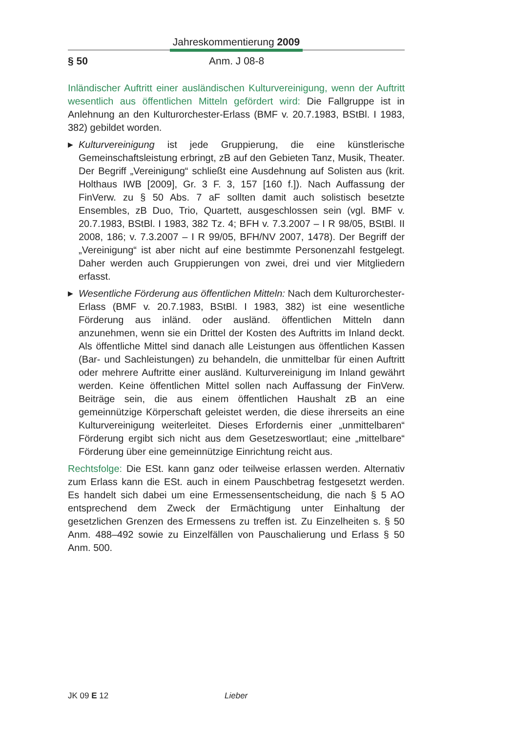Jahreskommentierung 2009
§ 50 Anm. J 08-8
Inländischer Auftritt einer ausländischen Kulturvereinigung, wenn der Auftritt wesentlich aus öffentlichen Mitteln gefördert wird: Die Fallgruppe ist in Anlehnung an den Kulturorchester-Erlass (BMF v. 20.7.1983, BStBl. I 1983, 382) gebildet worden.
▶
Kulturvereinigung ist jede Gruppierung, die eine künstlerische Gemeinschaftsleistung erbringt, zB auf den Gebieten Tanz, Musik, Theater. Der Begriff „Vereinigung“ schließt eine Ausdehnung auf Solisten aus (krit. Holthaus IWB [2009], Gr. 3 F. 3, 157 [160 f.]). Nach Auffassung der FinVerw. zu § 50 Abs. 7 aF sollten damit auch solistisch besetzte Ensembles, zB Duo, Trio, Quartett, ausgeschlossen sein (vgl. BMF v. 20.7.1983, BStBl. I 1983, 382 Tz. 4; BFH v. 7.3.2007 – I R 98/05, BStBl. II 2008, 186; v. 7.3.2007 – I R 99/05, BFH/NV 2007, 1478). Der Begriff der „Vereinigung“ ist aber nicht auf eine bestimmte Personenzahl festgelegt. Daher werden auch Gruppierungen von zwei, drei und vier Mitgliedern erfasst.
▶
Wesentliche Förderung aus öffentlichen Mitteln: Nach dem Kulturorchester-Erlass (BMF v. 20.7.1983, BStBl. I 1983, 382) ist eine wesentliche Förderung aus inländ. oder ausländ. öffentlichen Mitteln dann anzunehmen, wenn sie ein Drittel der Kosten des Auftritts im Inland deckt. Als öffentliche Mittel sind danach alle Leistungen aus öffentlichen Kassen (Bar- und Sachleistungen) zu behandeln, die unmittelbar für einen Auftritt oder mehrere Auftritte einer ausländ. Kulturvereinigung im Inland gewährt werden. Keine öffentlichen Mittel sollen nach Auffassung der FinVerw. Beiträge sein, die aus einem öffentlichen Haushalt zB an eine gemeinnützige Körperschaft geleistet werden, die diese ihrerseits an eine Kulturvereinigung weiterleitet. Dieses Erfordernis einer „unmittelbaren“ Förderung ergibt sich nicht aus dem Gesetzeswortlaut; eine „mittelbare“ Förderung über eine gemeinnützige Einrichtung reicht aus.
Rechtsfolge: Die ESt. kann ganz oder teilweise erlassen werden. Alternativ zum Erlass kann die ESt. auch in einem Pauschbetrag festgesetzt werden. Es handelt sich dabei um eine Ermessensentscheidung, die nach § 5 AO entsprechend dem Zweck der Ermächtigung unter Einhaltung der gesetzlichen Grenzen des Ermessens zu treffen ist. Zu Einzelheiten s. § 50 Anm. 488–492 sowie zu Einzelfällen von Pauschalierung und Erlass § 50 Anm. 500.
JK 09 E 12 Lieber